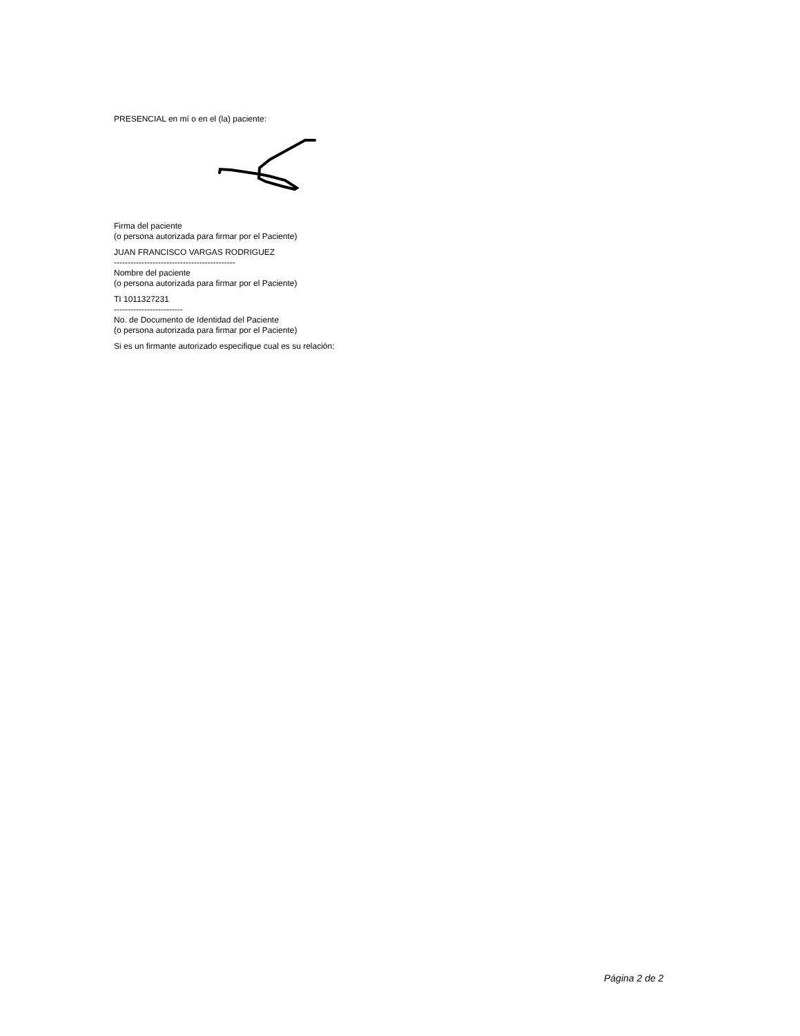PRESENCIAL en mí o en el (la) paciente:
Firma del paciente
(o persona autorizada para firmar por el Paciente)
JUAN FRANCISCO VARGAS RODRIGUEZ
--------------------------------------------
Nombre del paciente
(o persona autorizada para firmar por el Paciente)
TI 1011327231
-------------------------
No. de Documento de Identidad del Paciente
(o persona autorizada para firmar por el Paciente)
Si es un firmante autorizado especifique cual es su relación:
Página 2 de 2